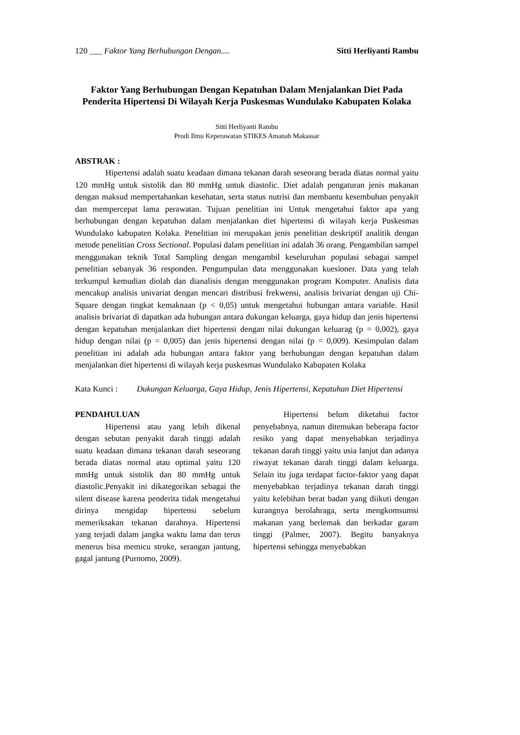120 ___ Faktor Yang Berhubungan Dengan.... Sitti Herliyanti Rambu
Faktor Yang Berhubungan Dengan Kepatuhan Dalam Menjalankan Diet Pada Penderita Hipertensi Di Wilayah Kerja Puskesmas Wundulako Kabupaten Kolaka
Sitti Herliyanti Rambu
Prodi Ilmu Keperawatan STIKES Amanah Makassar
ABSTRAK :
Hipertensi adalah suatu keadaan dimana tekanan darah seseorang berada diatas normal yaitu 120 mmHg untuk sistolik dan 80 mmHg untuk diastolic. Diet adalah pengaturan jenis makanan dengan maksud mempertahankan kesehatan, serta status nutrisi dan membantu kesembuhan penyakit dan mempercepat lama perawatan. Tujuan penelitian ini Untuk mengetahui faktor apa yang berhubungan dengan kepatuhan dalam menjalankan diet hipertensi di wilayah kerja Puskesmas Wundulako kabupaten Kolaka. Penelitian ini merupakan jenis penelitian deskriptif analitik dengan metode penelitian Cross Sectional. Populasi dalam penelitian ini adalah 36 orang. Pengambilan sampel menggunakan teknik Total Sampling dengan mengambil keseluruhan populasi sebagai sampel penelitian sebanyak 36 responden. Pengumpulan data menggunakan kuesioner. Data yang telah terkumpul kemudian diolah dan dianalisis dengan menggunakan program Komputer. Analisis data mencakup analisis univariat dengan mencari distribusi frekwensi, analisis brivariat dengan uji Chi-Square dengan tingkat kemaknaan (p < 0,05) untuk mengetahui hubungan antara variable. Hasil analisis brivariat di dapatkan ada hubungan antara dukungan keluarga, gaya hidup dan jenis hipertensi dengan kepatuhan menjalankan diet hipertensi dengan nilai dukungan keluarag (p = 0,002), gaya hidup dengan nilai (p = 0,005) dan jenis hipertensi dengan nilai (p = 0,009). Kesimpulan dalam penelitian ini adalah ada hubungan antara faktor yang berhubungan dengan kepatuhan dalam menjalankan diet hipertensi di wilayah kerja puskesmas Wundulako Kabupaten Kolaka
Kata Kunci : Dukungan Keluarga, Gaya Hidup, Jenis Hipertensi, Kepatuhan Diet Hipertensi
PENDAHULUAN
Hipertensi atau yang lebih dikenal dengan sebutan penyakit darah tinggi adalah suatu keadaan dimana tekanan darah seseorang berada diatas normal atau optimal yaitu 120 mmHg untuk sistolik dan 80 mmHg untuk diastolic.Penyakit ini dikategorikan sebagai the silent disease karena penderita tidak mengetahui dirinya mengidap hipertensi sebelum memeriksakan tekanan darahnya. Hipertensi yang terjadi dalam jangka waktu lama dan terus menerus bisa memicu stroke, serangan jantung, gagal jantung (Purnomo, 2009).
Hipertensi belum diketahui factor penyebabnya, namun ditemukan beberapa factor resiko yang dapat menyebabkan terjadinya tekanan darah tinggi yaitu usia lanjut dan adanya riwayat tekanan darah tinggi dalam keluarga. Selain itu juga terdapat factor-faktor yang dapat menyebabkan terjadinya tekanan darah tinggi yaitu kelebihan berat badan yang diikuti dengan kurangnya berolahraga, serta mengkomsumsi makanan yang berlemak dan berkadar garam tinggi (Palmer, 2007). Begitu banyaknya hipertensi sehingga menyebabkan